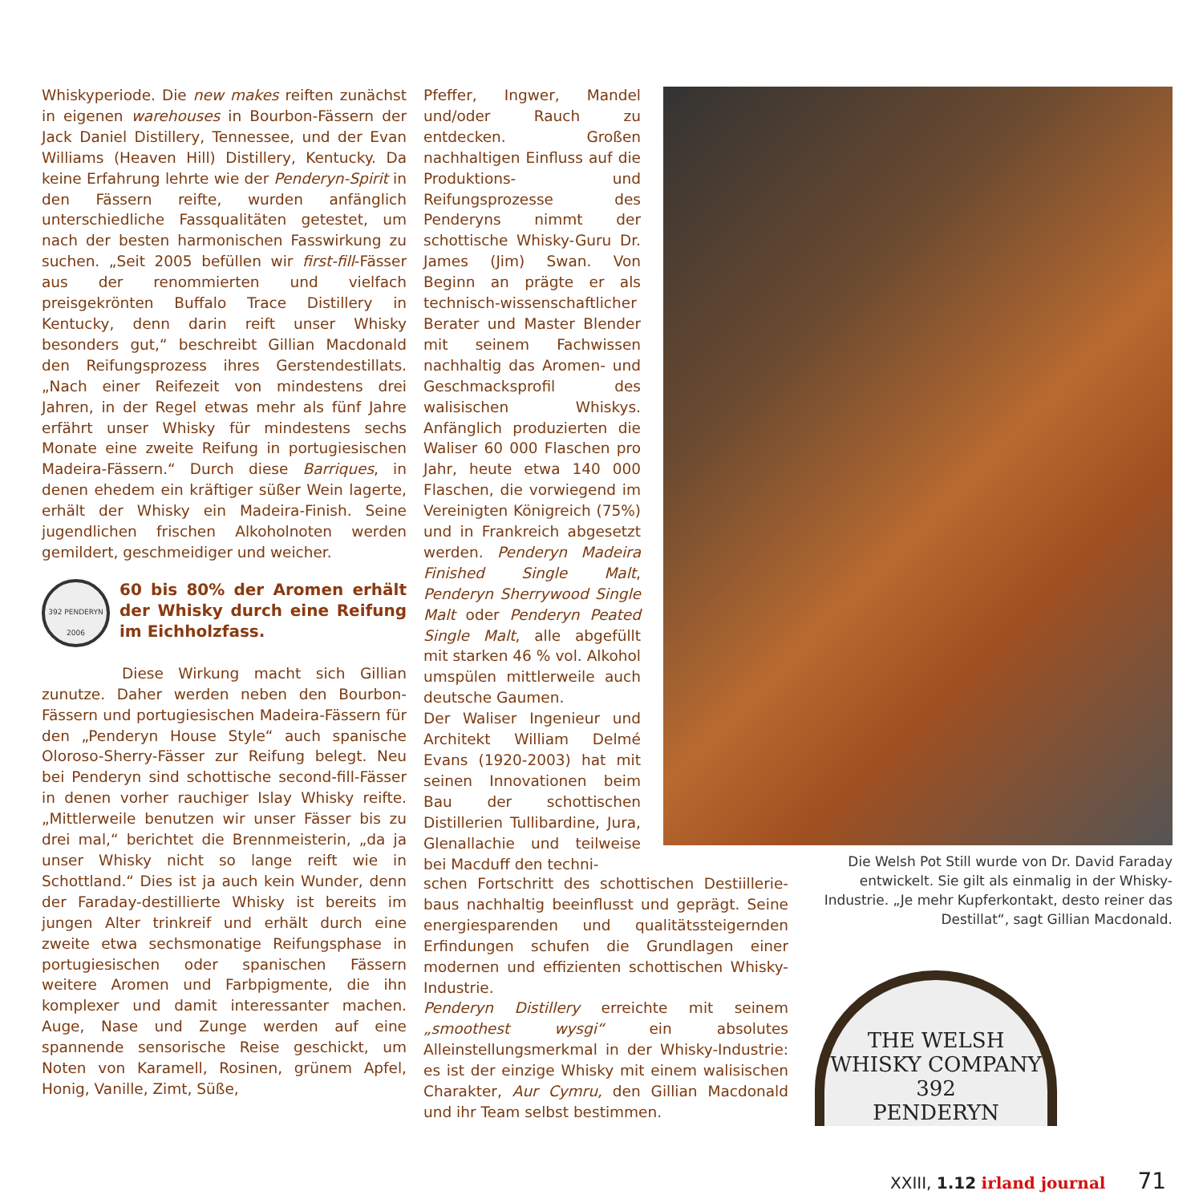Whiskyperiode. Die new makes reiften zunächst in eigenen warehouses in Bourbon-Fässern der Jack Daniel Distillery, Tennessee, und der Evan Williams (Heaven Hill) Distillery, Kentucky. Da keine Erfahrung lehrte wie der Penderyn-Spirit in den Fässern reifte, wurden anfänglich unterschiedliche Fassqualitäten getestet, um nach der besten harmonischen Fasswirkung zu suchen. „Seit 2005 befüllen wir first-fill-Fässer aus der renommierten und vielfach preisgekrönten Buffalo Trace Distillery in Kentucky, denn darin reift unser Whisky besonders gut,“ beschreibt Gillian Macdonald den Reifungsprozess ihres Gerstendestillats. „Nach einer Reifezeit von mindestens drei Jahren, in der Regel etwas mehr als fünf Jahre erfährt unser Whisky für mindestens sechs Monate eine zweite Reifung in portugiesischen Madeira-Fässern.“ Durch diese Barriques, in denen ehedem ein kräftiger süßer Wein lagerte, erhält der Whisky ein Madeira-Finish. Seine jugendlichen frischen Alkoholnoten werden gemildert, geschmeidiger und weicher.
392 PENDERYN 2006
60 bis 80% der Aromen erhält der Whisky durch eine Reifung im Eichholzfass.
Diese Wirkung macht sich Gillian zunutze. Daher werden neben den Bourbon-Fässern und portugiesischen Madeira-Fässern für den „Penderyn House Style“ auch spanische Oloroso-Sherry-Fässer zur Reifung belegt. Neu bei Penderyn sind schottische second-fill-Fässer in denen vorher rauchiger Islay Whisky reifte. „Mittlerweile benutzen wir unser Fässer bis zu drei mal,“ berichtet die Brennmeisterin, „da ja unser Whisky nicht so lange reift wie in Schottland.“ Dies ist ja auch kein Wunder, denn der Faraday-destillierte Whisky ist bereits im jungen Alter trinkreif und erhält durch eine zweite etwa sechsmonatige Reifungsphase in portugiesischen oder spanischen Fässern weitere Aromen und Farbpigmente, die ihn komplexer und damit interessanter machen. Auge, Nase und Zunge werden auf eine spannende sensorische Reise geschickt, um Noten von Karamell, Rosinen, grünem Apfel, Honig, Vanille, Zimt, Süße,
Pfeffer, Ingwer, Mandel und/oder Rauch zu entdecken. Großen nachhaltigen Einfluss auf die Produktions- und Reifungsprozesse des Penderyns nimmt der schottische Whisky-Guru Dr. James (Jim) Swan. Von Beginn an prägte er als technisch-wissenschaftlicher Berater und Master Blender mit seinem Fachwissen nachhaltig das Aromen- und Geschmacksprofil des walisischen Whiskys. Anfänglich produzierten die Waliser 60 000 Flaschen pro Jahr, heute etwa 140 000 Flaschen, die vorwiegend im Vereinigten Königreich (75%) und in Frankreich abgesetzt werden. Penderyn Madeira Finished Single Malt, Penderyn Sherrywood Single Malt oder Penderyn Peated Single Malt, alle abgefüllt mit starken 46 % vol. Alkohol umspülen mittlerweile auch deutsche Gaumen.
Der Waliser Ingenieur und Architekt William Delmé Evans (1920-2003) hat mit seinen Innovationen beim Bau der schottischen Distillerien Tullibardine, Jura, Glenallachie und teilweise bei Macduff den techni-
schen Fortschritt des schottischen Destiillerie-baus nachhaltig beeinflusst und geprägt. Seine energiesparenden und qualitätssteigernden Erfindungen schufen die Grundlagen einer modernen und effizienten schottischen Whisky-Industrie.
Penderyn Distillery erreichte mit seinem „smoothest wysgi“ ein absolutes Alleinstellungsmerkmal in der Whisky-Industrie: es ist der einzige Whisky mit einem walisischen Charakter, Aur Cymru, den Gillian Macdonald und ihr Team selbst bestimmen.
Die Welsh Pot Still wurde von Dr. David Faraday entwickelt. Sie gilt als einmalig in der Whisky-Industrie. „Je mehr Kupferkontakt, desto reiner das Destillat“, sagt Gillian Macdonald.
THE WELSH WHISKY COMPANY
392
PENDERYN
XXIII, 1.12 irland journal 71